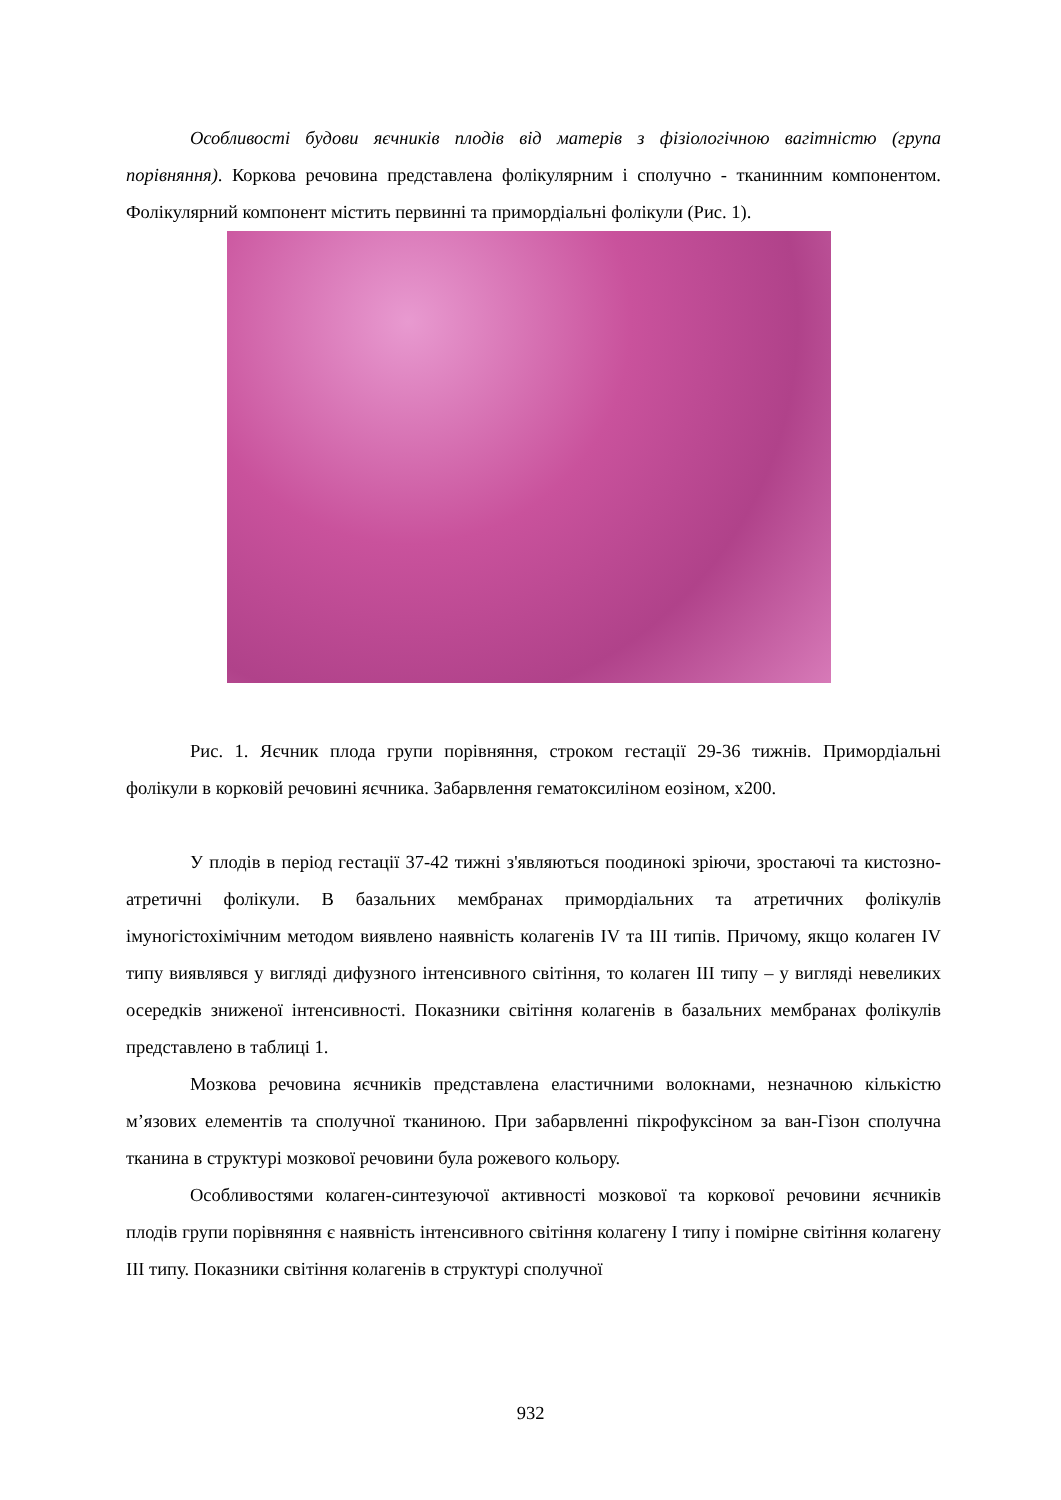Особливості будови яєчників плодів від матерів з фізіологічною вагітністю (група порівняння). Коркова речовина представлена фолікулярним і сполучно - тканинним компонентом. Фолікулярний компонент містить первинні та примордіальні фолікули (Рис. 1).
Рис. 1. Яєчник плода групи порівняння, строком гестації 29-36 тижнів. Примордіальні фолікули в корковій речовині яєчника. Забарвлення гематоксиліном еозіном, х200.
У плодів в період гестації 37-42 тижні з'являються поодинокі зріючи, зростаючі та кистозно-атретичні фолікули. В базальних мембранах примордіальних та атретичних фолікулів імуногістохімічним методом виявлено наявність колагенів IV та III типів. Причому, якщо колаген IV типу виявлявся у вигляді дифузного інтенсивного світіння, то колаген III типу – у вигляді невеликих осередків зниженої інтенсивності. Показники світіння колагенів в базальних мембранах фолікулів представлено в таблиці 1.
Мозкова речовина яєчників представлена еластичними волокнами, незначною кількістю м’язових елементів та сполучної тканиною. При забарвленні пікрофуксіном за ван-Гізон сполучна тканина в структурі мозкової речовини була рожевого кольору.
Особливостями колаген-синтезуючої активності мозкової та коркової речовини яєчників плодів групи порівняння є наявність інтенсивного світіння колагену I типу і помірне світіння колагену III типу. Показники світіння колагенів в структурі сполучної
932